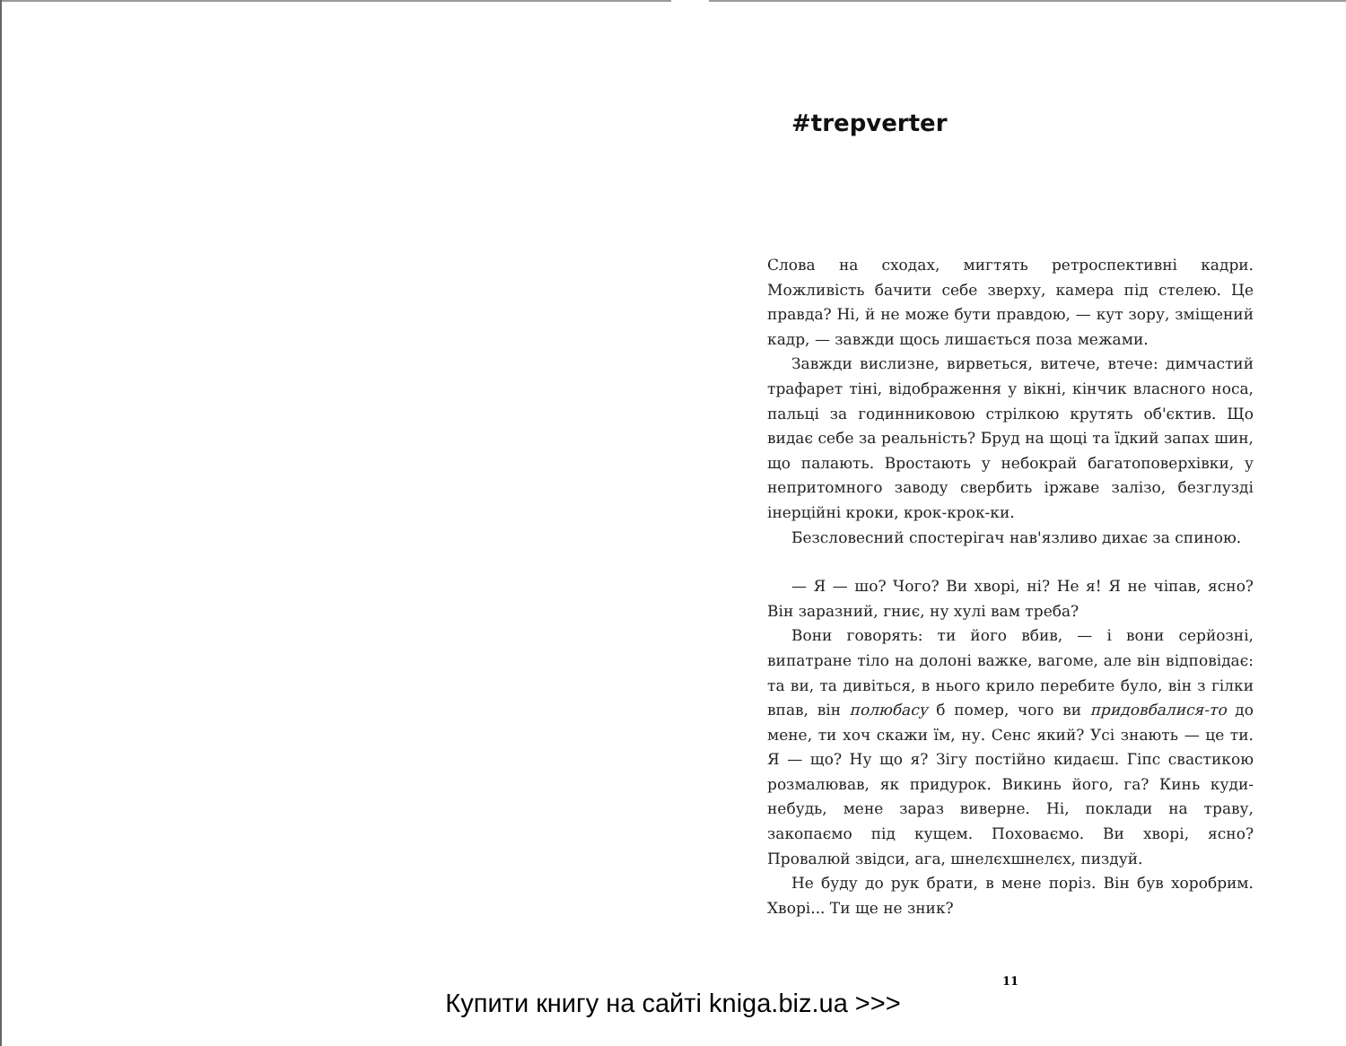#trepverter
Слова на сходах, мигтять ретроспективні кадри. Можливість бачити себе зверху, камера під стелею. Це правда? Ні, й не може бути правдою, — кут зору, зміщений кадр, — завжди щось лишається поза межами.
Завжди вислизне, вирветься, витече, втече: димчастий трафарет тіні, відображення у вікні, кінчик власного носа, пальці за годинниковою стрілкою крутять об'єктив. Що видає себе за реальність? Бруд на щоці та їдкий запах шин, що палають. Вростають у небокрай багатоповерхівки, у непритомного заводу свербить іржаве залізо, безглузді інерційні кроки, крок-крок-ки.
Безсловесний спостерігач нав'язливо дихає за спиною.
— Я — шо? Чого? Ви хворі, ні? Не я! Я не чіпав, ясно? Він заразний, гниє, ну хулі вам треба?
Вони говорять: ти його вбив, — і вони серйозні, випатране тіло на долоні важке, вагоме, але він відповідає: та ви, та дивіться, в нього крило перебите було, він з гілки впав, він полюбасу б помер, чого ви придовбалися-то до мене, ти хоч скажи їм, ну. Сенс який? Усі знають — це ти. Я — що? Ну що я? Зігу постійно кидаєш. Гіпс свастикою розмалював, як придурок. Викинь його, га? Кинь куди-небудь, мене зараз виверне. Ні, поклади на траву, закопаємо під кущем. Поховаємо. Ви хворі, ясно? Провалюй звідси, ага, шнелєхшнелєх, пиздуй.
Не буду до рук брати, в мене поріз. Він був хоробрим. Хворі... Ти ще не зник?
11
Купити книгу на сайті kniga.biz.ua >>>